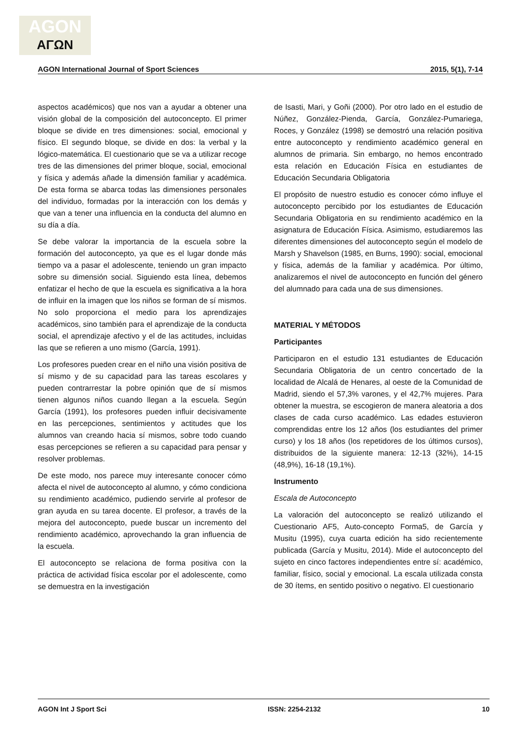AGON
ΑΓΩΝ
AGON International Journal of Sport Sciences 2015, 5(1), 7-14
aspectos académicos) que nos van a ayudar a obtener una visión global de la composición del autoconcepto. El primer bloque se divide en tres dimensiones: social, emocional y físico. El segundo bloque, se divide en dos: la verbal y la lógico-matemática. El cuestionario que se va a utilizar recoge tres de las dimensiones del primer bloque, social, emocional y física y además añade la dimensión familiar y académica. De esta forma se abarca todas las dimensiones personales del individuo, formadas por la interacción con los demás y que van a tener una influencia en la conducta del alumno en su día a día.
Se debe valorar la importancia de la escuela sobre la formación del autoconcepto, ya que es el lugar donde más tiempo va a pasar el adolescente, teniendo un gran impacto sobre su dimensión social. Siguiendo esta línea, debemos enfatizar el hecho de que la escuela es significativa a la hora de influir en la imagen que los niños se forman de sí mismos. No solo proporciona el medio para los aprendizajes académicos, sino también para el aprendizaje de la conducta social, el aprendizaje afectivo y el de las actitudes, incluidas las que se refieren a uno mismo (García, 1991).
Los profesores pueden crear en el niño una visión positiva de sí mismo y de su capacidad para las tareas escolares y pueden contrarrestar la pobre opinión que de sí mismos tienen algunos niños cuando llegan a la escuela. Según García (1991), los profesores pueden influir decisivamente en las percepciones, sentimientos y actitudes que los alumnos van creando hacia sí mismos, sobre todo cuando esas percepciones se refieren a su capacidad para pensar y resolver problemas.
De este modo, nos parece muy interesante conocer cómo afecta el nivel de autoconcepto al alumno, y cómo condiciona su rendimiento académico, pudiendo servirle al profesor de gran ayuda en su tarea docente. El profesor, a través de la mejora del autoconcepto, puede buscar un incremento del rendimiento académico, aprovechando la gran influencia de la escuela.
El autoconcepto se relaciona de forma positiva con la práctica de actividad física escolar por el adolescente, como se demuestra en la investigación
de Isasti, Mari, y Goñi (2000). Por otro lado en el estudio de Núñez, González-Pienda, García, González-Pumariega, Roces, y González (1998) se demostró una relación positiva entre autoconcepto y rendimiento académico general en alumnos de primaria. Sin embargo, no hemos encontrado esta relación en Educación Física en estudiantes de Educación Secundaria Obligatoria
El propósito de nuestro estudio es conocer cómo influye el autoconcepto percibido por los estudiantes de Educación Secundaria Obligatoria en su rendimiento académico en la asignatura de Educación Física. Asimismo, estudiaremos las diferentes dimensiones del autoconcepto según el modelo de Marsh y Shavelson (1985, en Burns, 1990): social, emocional y física, además de la familiar y académica. Por último, analizaremos el nivel de autoconcepto en función del género del alumnado para cada una de sus dimensiones.
MATERIAL Y MÉTODOS
Participantes
Participaron en el estudio 131 estudiantes de Educación Secundaria Obligatoria de un centro concertado de la localidad de Alcalá de Henares, al oeste de la Comunidad de Madrid, siendo el 57,3% varones, y el 42,7% mujeres. Para obtener la muestra, se escogieron de manera aleatoria a dos clases de cada curso académico. Las edades estuvieron comprendidas entre los 12 años (los estudiantes del primer curso) y los 18 años (los repetidores de los últimos cursos), distribuidos de la siguiente manera: 12-13 (32%), 14-15 (48,9%), 16-18 (19,1%).
Instrumento
Escala de Autoconcepto
La valoración del autoconcepto se realizó utilizando el Cuestionario AF5, Auto-concepto Forma5, de García y Musitu (1995), cuya cuarta edición ha sido recientemente publicada (García y Musitu, 2014). Mide el autoconcepto del sujeto en cinco factores independientes entre sí: académico, familiar, físico, social y emocional. La escala utilizada consta de 30 ítems, en sentido positivo o negativo. El cuestionario
AGON Int J Sport Sci ISSN: 2254-2132 10